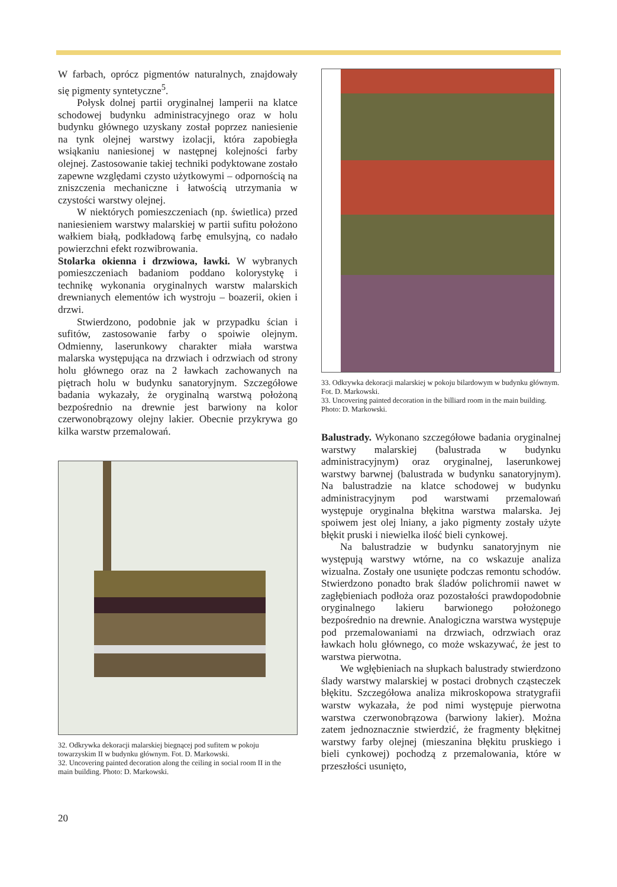W farbach, oprócz pigmentów naturalnych, znajdowały się pigmenty syntetyczne<sup>5</sup>.
Połysk dolnej partii oryginalnej lamperii na klatce schodowej budynku administracyjnego oraz w holu budynku głównego uzyskany został poprzez naniesienie na tynk olejnej warstwy izolacji, która zapobiegła wsiąkaniu naniesionej w następnej kolejności farby olejnej. Zastosowanie takiej techniki podyktowane zostało zapewne względami czysto użytkowymi – odpornością na zniszczenia mechaniczne i łatwością utrzymania w czystości warstwy olejnej.
W niektórych pomieszczeniach (np. świetlica) przed naniesieniem warstwy malarskiej w partii sufitu położono wałkiem białą, podkładową farbę emulsyjną, co nadało powierzchni efekt rozwibrowania.
Stolarka okienna i drzwiowa, ławki. W wybranych pomieszczeniach badaniom poddano kolorystykę i technikę wykonania oryginalnych warstw malarskich drewnianych elementów ich wystroju – boazerii, okien i drzwi.
Stwierdzono, podobnie jak w przypadku ścian i sufitów, zastosowanie farby o spoiwie olejnym. Odmienny, laserunkowy charakter miała warstwa malarska występująca na drzwiach i odrzwiach od strony holu głównego oraz na 2 ławkach zachowanych na piętrach holu w budynku sanatoryjnym. Szczegółowe badania wykazały, że oryginalną warstwą położoną bezpośrednio na drewnie jest barwiony na kolor czerwonobrązowy olejny lakier. Obecnie przykrywa go kilka warstw przemalowań.
32. Odkrywka dekoracji malarskiej biegnącej pod sufitem w pokoju towarzyskim II w budynku głównym. Fot. D. Markowski.
32. Uncovering painted decoration along the ceiling in social room II in the main building. Photo: D. Markowski.
33. Odkrywka dekoracji malarskiej w pokoju bilardowym w budynku głównym. Fot. D. Markowski.
33. Uncovering painted decoration in the billiard room in the main building. Photo: D. Markowski.
Balustrady. Wykonano szczegółowe badania oryginalnej warstwy malarskiej (balustrada w budynku administracyjnym) oraz oryginalnej, laserunkowej warstwy barwnej (balustrada w budynku sanatoryjnym). Na balustradzie na klatce schodowej w budynku administracyjnym pod warstwami przemalowań występuje oryginalna błękitna warstwa malarska. Jej spoiwem jest olej lniany, a jako pigmenty zostały użyte błękit pruski i niewielka ilość bieli cynkowej.
Na balustradzie w budynku sanatoryjnym nie występują warstwy wtórne, na co wskazuje analiza wizualna. Zostały one usunięte podczas remontu schodów. Stwierdzono ponadto brak śladów polichromii nawet w zagłębieniach podłoża oraz pozostałości prawdopodobnie oryginalnego lakieru barwionego położonego bezpośrednio na drewnie. Analogiczna warstwa występuje pod przemalowaniami na drzwiach, odrzwiach oraz ławkach holu głównego, co może wskazywać, że jest to warstwa pierwotna.
We wgłębieniach na słupkach balustrady stwierdzono ślady warstwy malarskiej w postaci drobnych cząsteczek błękitu. Szczegółowa analiza mikroskopowa stratygrafii warstw wykazała, że pod nimi występuje pierwotna warstwa czerwonobrązowa (barwiony lakier). Można zatem jednoznacznie stwierdzić, że fragmenty błękitnej warstwy farby olejnej (mieszanina błękitu pruskiego i bieli cynkowej) pochodzą z przemalowania, które w przeszłości usunięto,
20